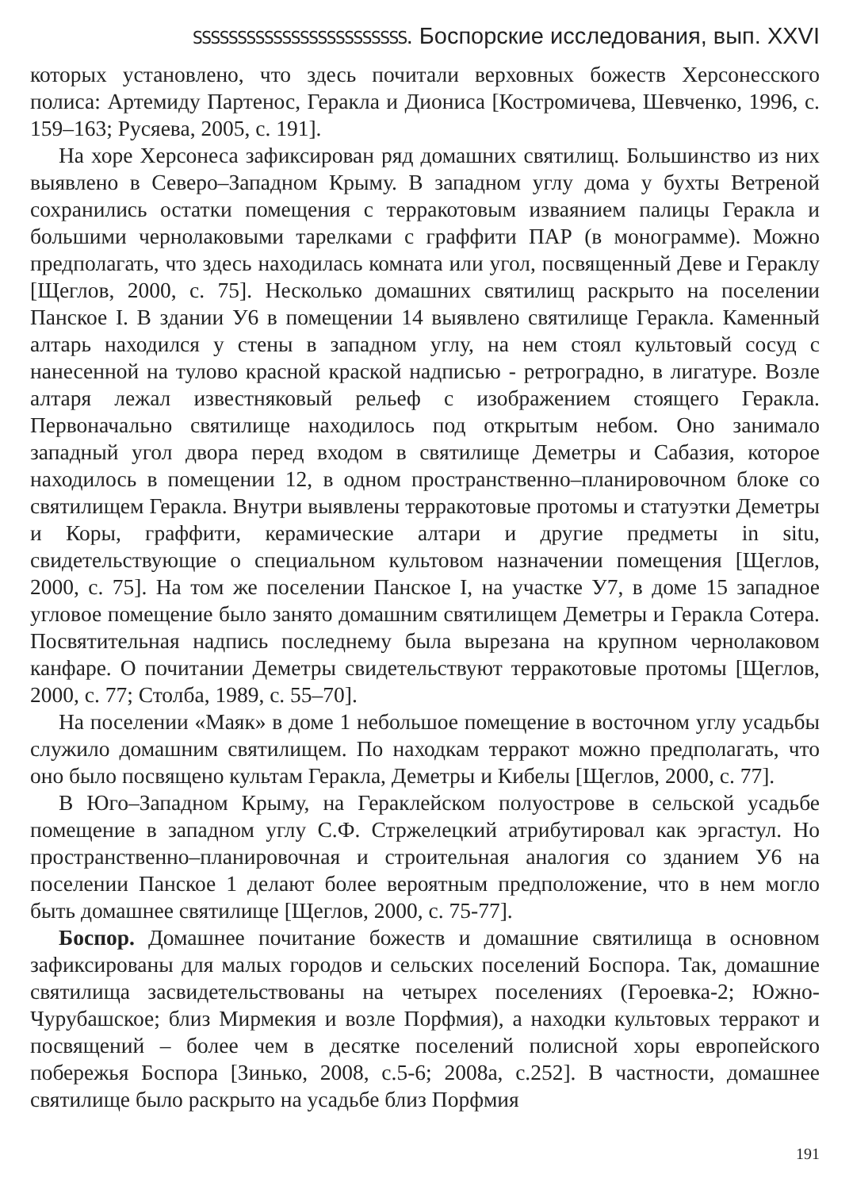ЅЅЅЅЅЅЅЅЅЅЅЅЅЅЅЅЅЅЅЅЅЅЅЅ. Боспорские исследования, вып. XXVI
которых установлено, что здесь почитали верховных божеств Херсонесского полиса: Артемиду Партенос, Геракла и Диониса [Костромичева, Шевченко, 1996, с. 159–163; Русяева, 2005, с. 191].
На хоре Херсонеса зафиксирован ряд домашних святилищ. Большинство из них выявлено в Северо–Западном Крыму. В западном углу дома у бухты Ветреной сохранились остатки помещения с терракотовым изваянием палицы Геракла и большими чернолаковыми тарелками с граффити ПАР (в монограмме). Можно предполагать, что здесь находилась комната или угол, посвященный Деве и Гераклу [Щеглов, 2000, с. 75]. Несколько домашних святилищ раскрыто на поселении Панское I. В здании У6 в помещении 14 выявлено святилище Геракла. Каменный алтарь находился у стены в западном углу, на нем стоял культовый сосуд с нанесенной на тулово красной краской надписью - ретроградно, в лигатуре. Возле алтаря лежал известняковый рельеф с изображением стоящего Геракла. Первоначально святилище находилось под открытым небом. Оно занимало западный угол двора перед входом в святилище Деметры и Сабазия, которое находилось в помещении 12, в одном пространственно–планировочном блоке со святилищем Геракла. Внутри выявлены терракотовые протомы и статуэтки Деметры и Коры, граффити, керамические алтари и другие предметы in situ, свидетельствующие о специальном культовом назначении помещения [Щеглов, 2000, с. 75]. На том же поселении Панское I, на участке У7, в доме 15 западное угловое помещение было занято домашним святилищем Деметры и Геракла Сотера. Посвятительная надпись последнему была вырезана на крупном чернолаковом канфаре. О почитании Деметры свидетельствуют терракотовые протомы [Щеглов, 2000, с. 77; Столба, 1989, с. 55–70].
На поселении «Маяк» в доме 1 небольшое помещение в восточном углу усадьбы служило домашним святилищем. По находкам терракот можно предполагать, что оно было посвящено культам Геракла, Деметры и Кибелы [Щеглов, 2000, с. 77].
В Юго–Западном Крыму, на Гераклейском полуострове в сельской усадьбе помещение в западном углу С.Ф. Стржелецкий атрибутировал как эргастул. Но пространственно–планировочная и строительная аналогия со зданием У6 на поселении Панское 1 делают более вероятным предположение, что в нем могло быть домашнее святилище [Щеглов, 2000, с. 75-77].
Боспор. Домашнее почитание божеств и домашние святилища в основном зафиксированы для малых городов и сельских поселений Боспора. Так, домашние святилища засвидетельствованы на четырех поселениях (Героевка-2; Южно-Чурубашское; близ Мирмекия и возле Порфмия), а находки культовых терракот и посвящений – более чем в десятке поселений полисной хоры европейского побережья Боспора [Зинько, 2008, с.5-6; 2008а, с.252]. В частности, домашнее святилище было раскрыто на усадьбе близ Порфмия
191